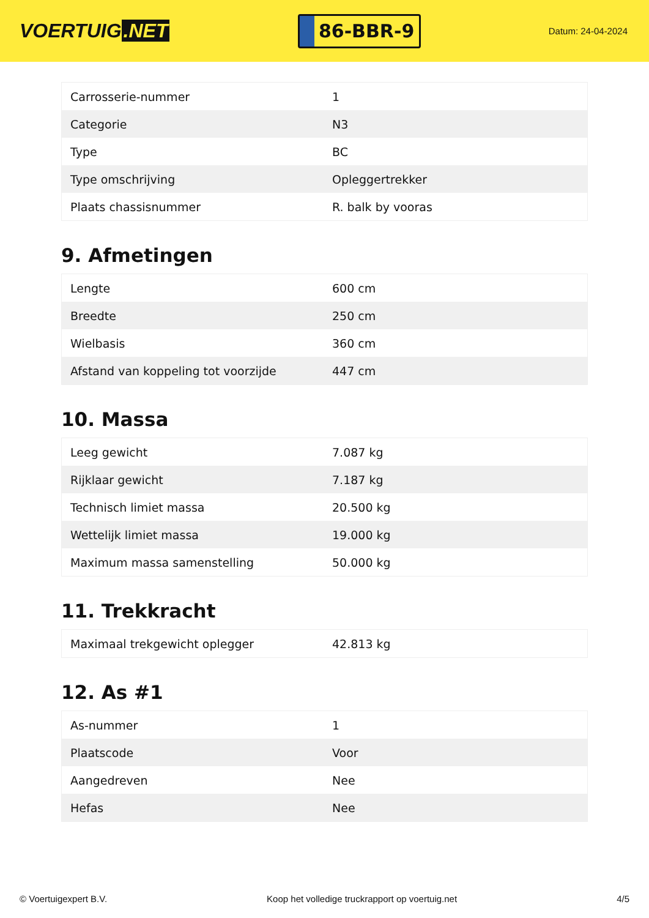VOERTUIG.NET
86-BBR-9
Datum: 24-04-2024
| Carrosserie-nummer | 1 |
| Categorie | N3 |
| Type | BC |
| Type omschrijving | Opleggertrekker |
| Plaats chassisnummer | R. balk by vooras |
9. Afmetingen
| Lengte | 600 cm |
| Breedte | 250 cm |
| Wielbasis | 360 cm |
| Afstand van koppeling tot voorzijde | 447 cm |
10. Massa
| Leeg gewicht | 7.087 kg |
| Rijklaar gewicht | 7.187 kg |
| Technisch limiet massa | 20.500 kg |
| Wettelijk limiet massa | 19.000 kg |
| Maximum massa samenstelling | 50.000 kg |
11. Trekkracht
| Maximaal trekgewicht oplegger | 42.813 kg |
12. As #1
| As-nummer | 1 |
| Plaatscode | Voor |
| Aangedreven | Nee |
| Hefas | Nee |
© Voertuigexpert B.V. Koop het volledige truckrapport op voertuig.net 4/5